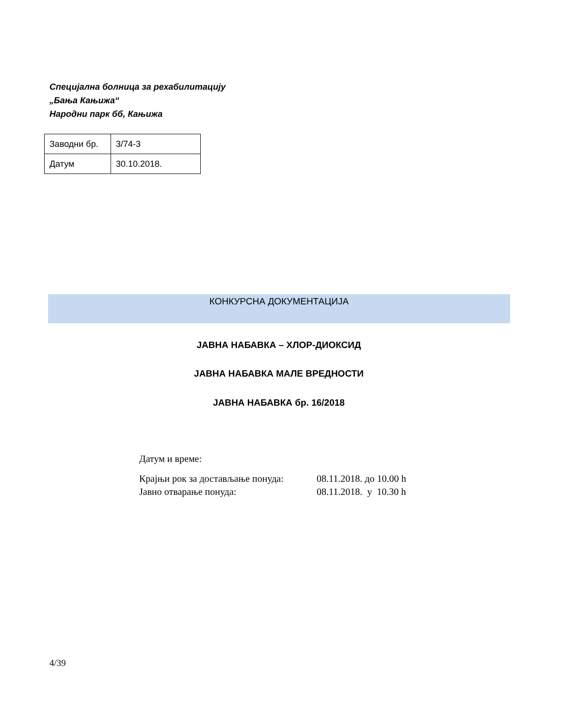Специјална болница за рехабилитацију
„Бања Кањижа“
Народни парк бб, Кањижа
| Заводни бр. | 3/74-3 |
| Датум | 30.10.2018. |
КОНКУРСНА ДОКУМЕНТАЦИЈА
ЈАВНА НАБАВКА – ХЛОР-ДИОКСИД
ЈАВНА НАБАВКА МАЛЕ ВРЕДНОСТИ
ЈАВНА НАБАВКА бр. 16/2018
Датум и време:
| Крајњи рок за достављање понуда: | 08.11.2018. до 10.00 h |
| Јавно отварање понуда: | 08.11.2018. у 10.30 h |
4/39